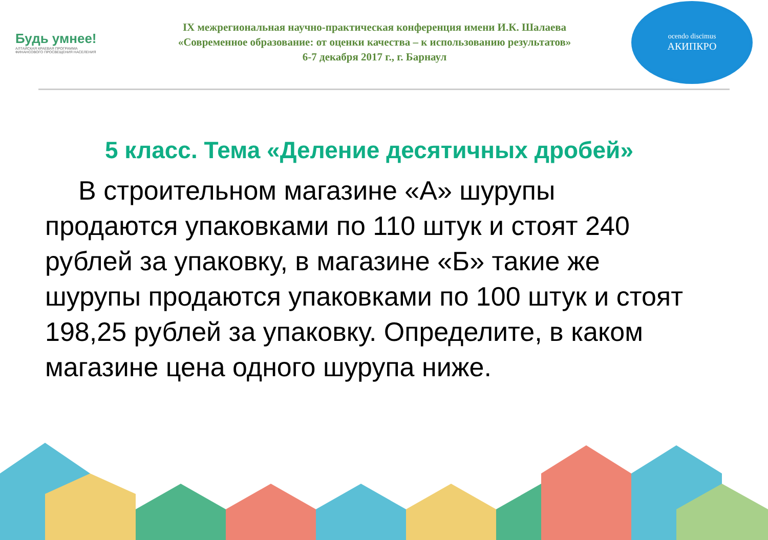Будь умнее!
АЛТАЙСКАЯ КРАЕВАЯ ПРОГРАММА
ФИНАНСОВОГО ПРОСВЕЩЕНИЯ НАСЕЛЕНИЯ
IX межрегиональная научно-практическая конференция имени И.К. Шалаева
«Современное образование: от оценки качества – к использованию результатов»
6-7 декабря 2017 г., г. Барнаул
ocendo discimus
АКИПКРО
5 класс. Тема «Деление десятичных дробей»
В строительном магазине «А» шурупы продаются упаковками по 110 штук и стоят 240 рублей за упаковку, в магазине «Б» такие же шурупы продаются упаковками по 100 штук и стоят 198,25 рублей за упаковку. Определите, в каком магазине цена одного шурупа ниже.